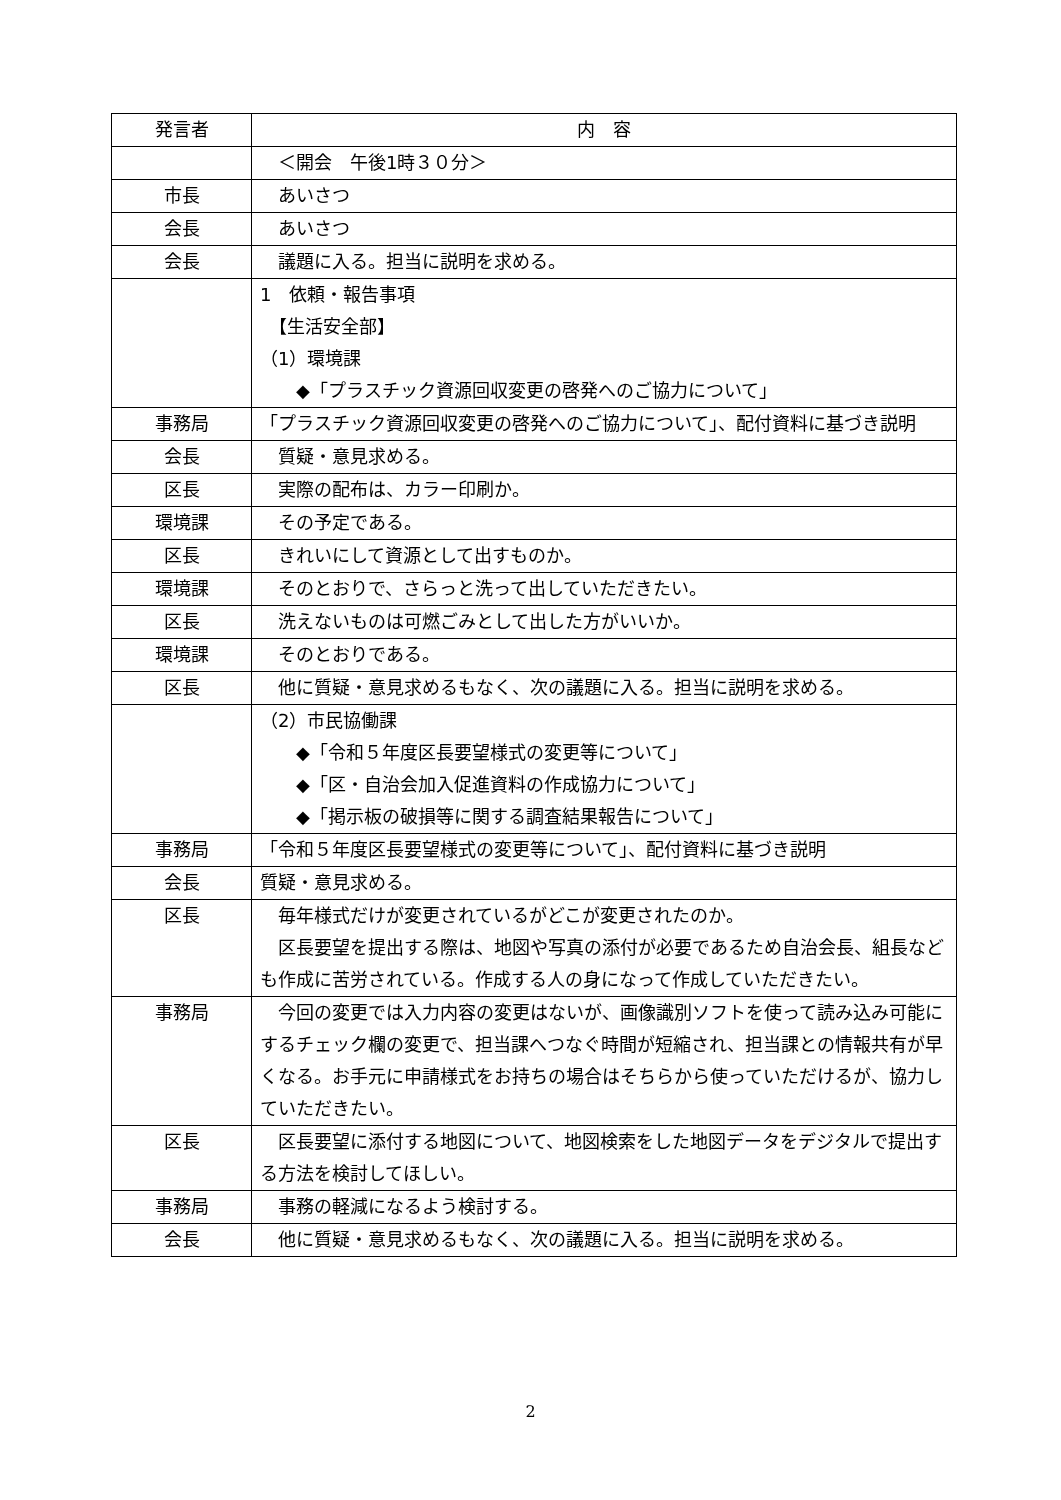| 発言者 | 内 容 |
| --- | --- |
| | ＜開会 午後1時３０分＞ |
| 市長 | あいさつ |
| 会長 | あいさつ |
| 会長 | 議題に入る。担当に説明を求める。 |
| | 1 依頼・報告事項 【生活安全部】 （1）環境課 ◆「プラスチック資源回収変更の啓発へのご協力について」 |
| 事務局 | 「プラスチック資源回収変更の啓発へのご協力について」、配付資料に基づき説明 |
| 会長 | 質疑・意見求める。 |
| 区長 | 実際の配布は、カラー印刷か。 |
| 環境課 | その予定である。 |
| 区長 | きれいにして資源として出すものか。 |
| 環境課 | そのとおりで、さらっと洗って出していただきたい。 |
| 区長 | 洗えないものは可燃ごみとして出した方がいいか。 |
| 環境課 | そのとおりである。 |
| 区長 | 他に質疑・意見求めるもなく、次の議題に入る。担当に説明を求める。 |
| | （2）市民協働課 ◆「令和５年度区長要望様式の変更等について」 ◆「区・自治会加入促進資料の作成協力について」 ◆「掲示板の破損等に関する調査結果報告について」 |
| 事務局 | 「令和５年度区長要望様式の変更等について」、配付資料に基づき説明 |
| 会長 | 質疑・意見求める。 |
| 区長 | 毎年様式だけが変更されているがどこが変更されたのか。 区長要望を提出する際は、地図や写真の添付が必要であるため自治会長、組長なども作成に苦労されている。作成する人の身になって作成していただきたい。 |
| 事務局 | 今回の変更では入力内容の変更はないが、画像識別ソフトを使って読み込み可能にするチェック欄の変更で、担当課へつなぐ時間が短縮され、担当課との情報共有が早くなる。お手元に申請様式をお持ちの場合はそちらから使っていただけるが、協力していただきたい。 |
| 区長 | 区長要望に添付する地図について、地図検索をした地図データをデジタルで提出する方法を検討してほしい。 |
| 事務局 | 事務の軽減になるよう検討する。 |
| 会長 | 他に質疑・意見求めるもなく、次の議題に入る。担当に説明を求める。 |
2